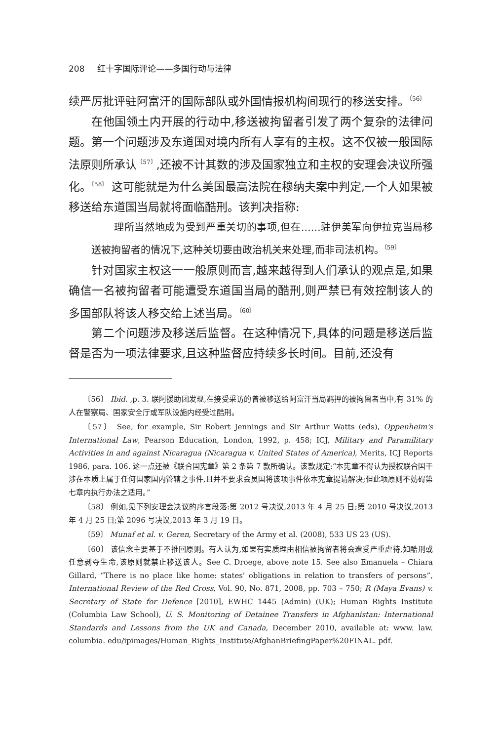208 红十字国际评论——多国行动与法律
续严厉批评驻阿富汗的国际部队或外国情报机构间现行的移送安排。<sup>〔56〕</sup>
在他国领土内开展的行动中,移送被拘留者引发了两个复杂的法律问题。第一个问题涉及东道国对境内所有人享有的主权。这不仅被一般国际法原则所承认<sup>〔57〕</sup>,还被不计其数的涉及国家独立和主权的安理会决议所强化。<sup>〔58〕</sup> 这可能就是为什么美国最高法院在穆纳夫案中判定,一个人如果被移送给东道国当局就将面临酷刑。该判决指称:
理所当然地成为受到严重关切的事项,但在……驻伊美军向伊拉克当局移送被拘留者的情况下,这种关切要由政治机关来处理,而非司法机构。<sup>〔59〕</sup>
针对国家主权这一一般原则而言,越来越得到人们承认的观点是,如果确信一名被拘留者可能遭受东道国当局的酷刑,则严禁已有效控制该人的多国部队将该人移交给上述当局。<sup>〔60〕</sup>
第二个问题涉及移送后监督。在这种情况下,具体的问题是移送后监督是否为一项法律要求,且这种监督应持续多长时间。目前,还没有
〔56〕 Ibid. ,p. 3. 联阿援助团发现,在接受采访的曾被移送给阿富汗当局羁押的被拘留者当中,有 31% 的人在警察局、国家安全厅或军队设施内经受过酷刑。
〔57〕 See, for example, Sir Robert Jennings and Sir Arthur Watts (eds), Oppenheim's International Law, Pearson Education, London, 1992, p. 458; ICJ, Military and Paramilitary Activities in and against Nicaragua (Nicaragua v. United States of America), Merits, ICJ Reports 1986, para. 106. 这一点还被《联合国宪章》第 2 条第 7 款所确认。该款规定:“本宪章不得认为授权联合国干涉在本质上属于任何国家国内管辖之事件,且并不要求会员国将该项事件依本宪章提请解决;但此项原则不妨碍第七章内执行办法之适用。”
〔58〕 例如,见下列安理会决议的序言段落:第 2012 号决议,2013 年 4 月 25 日;第 2010 号决议,2013 年 4 月 25 日;第 2096 号决议,2013 年 3 月 19 日。
〔59〕 Munaf et al. v. Geren, Secretary of the Army et al. (2008), 533 US 23 (US).
〔60〕 该信念主要基于不推回原则。有人认为,如果有实质理由相信被拘留者将会遭受严重虐待,如酷刑或任意剥夺生命,该原则就禁止移送该人。See C. Droege, above note 15. See also Emanuela – Chiara Gillard, “There is no place like home: states' obligations in relation to transfers of persons”, International Review of the Red Cross, Vol. 90, No. 871, 2008, pp. 703 – 750; R (Maya Evans) v. Secretary of State for Defence [2010], EWHC 1445 (Admin) (UK); Human Rights Institute (Columbia Law School), U. S. Monitoring of Detainee Transfers in Afghanistan: International Standards and Lessons from the UK and Canada, December 2010, available at: www. law. columbia. edu/ipimages/Human_Rights_Institute/AfghanBriefingPaper%20FINAL. pdf.